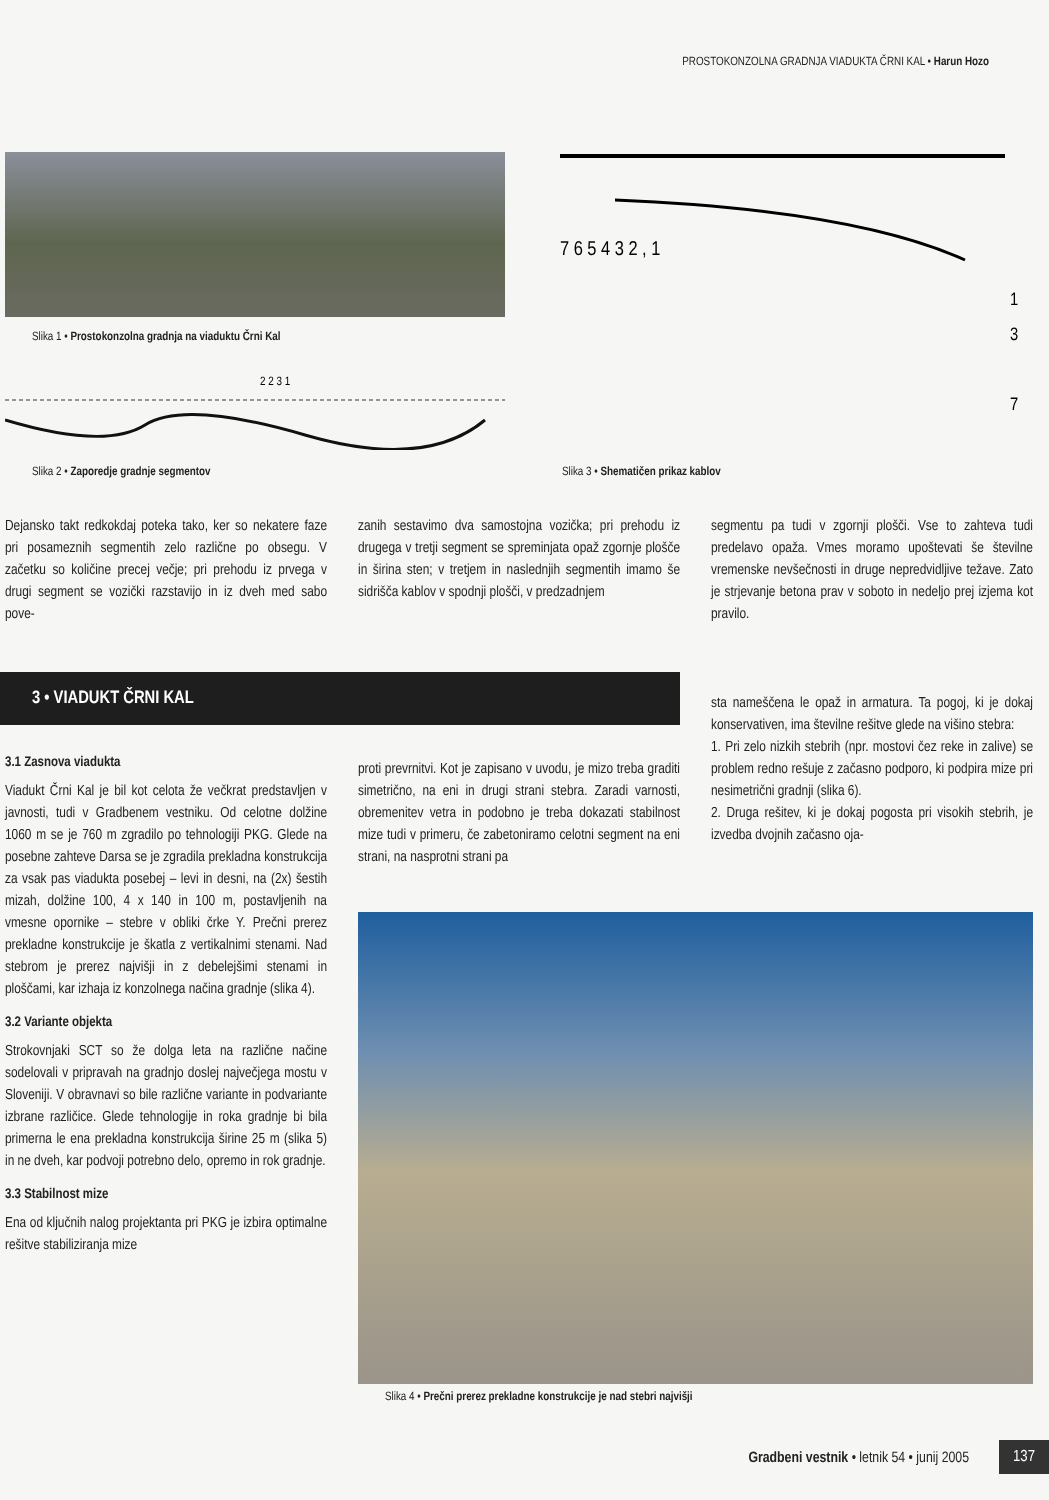PROSTOKONZOLNA GRADNJA VIADUKTA ČRNI KAL • Harun Hozo
Slika 1 • Prostokonzolna gradnja na viaduktu Črni Kal
2 2 3 1
Slika 2 • Zaporedje gradnje segmentov
7 6 5 4 3 2 , 1
1
3
7
Slika 3 • Shematičen prikaz kablov
Dejansko takt redkokdaj poteka tako, ker so nekatere faze pri posameznih segmentih zelo različne po obsegu. V začetku so količine precej večje; pri prehodu iz prvega v drugi segment se vozički razstavijo in iz dveh med sabo pove-
zanih sestavimo dva samostojna vozička; pri prehodu iz drugega v tretji segment se spreminjata opaž zgornje plošče in širina sten; v tretjem in naslednjih segmentih imamo še sidrišča kablov v spodnji plošči, v predzadnjem
segmentu pa tudi v zgornji plošči. Vse to zahteva tudi predelavo opaža. Vmes moramo upoštevati še številne vremenske nevšečnosti in druge nepredvidljive težave. Zato je strjevanje betona prav v soboto in nedeljo prej izjema kot pravilo.
3 • VIADUKT ČRNI KAL
3.1 Zasnova viadukta
Viadukt Črni Kal je bil kot celota že večkrat predstavljen v javnosti, tudi v Gradbenem vestniku. Od celotne dolžine 1060 m se je 760 m zgradilo po tehnologiji PKG. Glede na posebne zahteve Darsa se je zgradila prekladna konstrukcija za vsak pas viadukta posebej – levi in desni, na (2x) šestih mizah, dolžine 100, 4 x 140 in 100 m, postavljenih na vmesne opornike – stebre v obliki črke Y. Prečni prerez prekladne konstrukcije je škatla z vertikalnimi stenami. Nad stebrom je prerez najvišji in z debelejšimi stenami in ploščami, kar izhaja iz konzolnega načina gradnje (slika 4).
3.2 Variante objekta
Strokovnjaki SCT so že dolga leta na različne načine sodelovali v pripravah na gradnjo doslej največjega mostu v Sloveniji. V obravnavi so bile različne variante in podvariante izbrane različice. Glede tehnologije in roka gradnje bi bila primerna le ena prekladna konstrukcija širine 25 m (slika 5) in ne dveh, kar podvoji potrebno delo, opremo in rok gradnje.
3.3 Stabilnost mize
Ena od ključnih nalog projektanta pri PKG je izbira optimalne rešitve stabiliziranja mize
proti prevrnitvi. Kot je zapisano v uvodu, je mizo treba graditi simetrično, na eni in drugi strani stebra. Zaradi varnosti, obremenitev vetra in podobno je treba dokazati stabilnost mize tudi v primeru, če zabetoniramo celotni segment na eni strani, na nasprotni strani pa
sta nameščena le opaž in armatura. Ta pogoj, ki je dokaj konservativen, ima številne rešitve glede na višino stebra:
1. Pri zelo nizkih stebrih (npr. mostovi čez reke in zalive) se problem redno rešuje z začasno podporo, ki podpira mize pri nesimetrični gradnji (slika 6).
2. Druga rešitev, ki je dokaj pogosta pri visokih stebrih, je izvedba dvojnih začasno oja-
Slika 4 • Prečni prerez prekladne konstrukcije je nad stebri najvišji
Gradbeni vestnik • letnik 54 • junij 2005
137